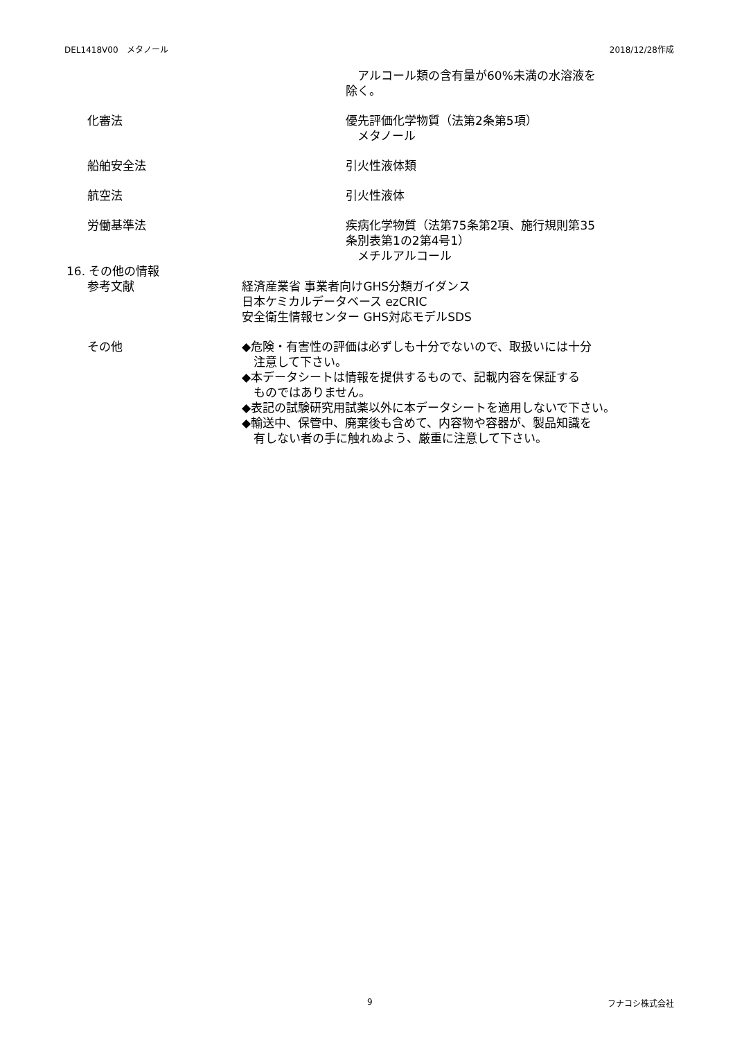DEL1418V00　メタノール 2018/12/28作成
　アルコール類の含有量が60%未満の水溶液を
除く。
化審法 優先評価化学物質（法第2条第5項）
　メタノール
船舶安全法 引火性液体類
航空法 引火性液体
労働基準法 疾病化学物質（法第75条第2項、施行規則第35
条別表第1の2第4号1）
　メチルアルコール
16. その他の情報
参考文献 経済産業省 事業者向けGHS分類ガイダンス
日本ケミカルデータベース ezCRIC
安全衛生情報センター GHS対応モデルSDS
その他 ◆危険・有害性の評価は必ずしも十分でないので、取扱いには十分
　注意して下さい。
◆本データシートは情報を提供するもので、記載内容を保証する
　ものではありません。
◆表記の試験研究用試薬以外に本データシートを適用しないで下さい。
◆輸送中、保管中、廃棄後も含めて、内容物や容器が、製品知識を
　有しない者の手に触れぬよう、厳重に注意して下さい。
9 フナコシ株式会社